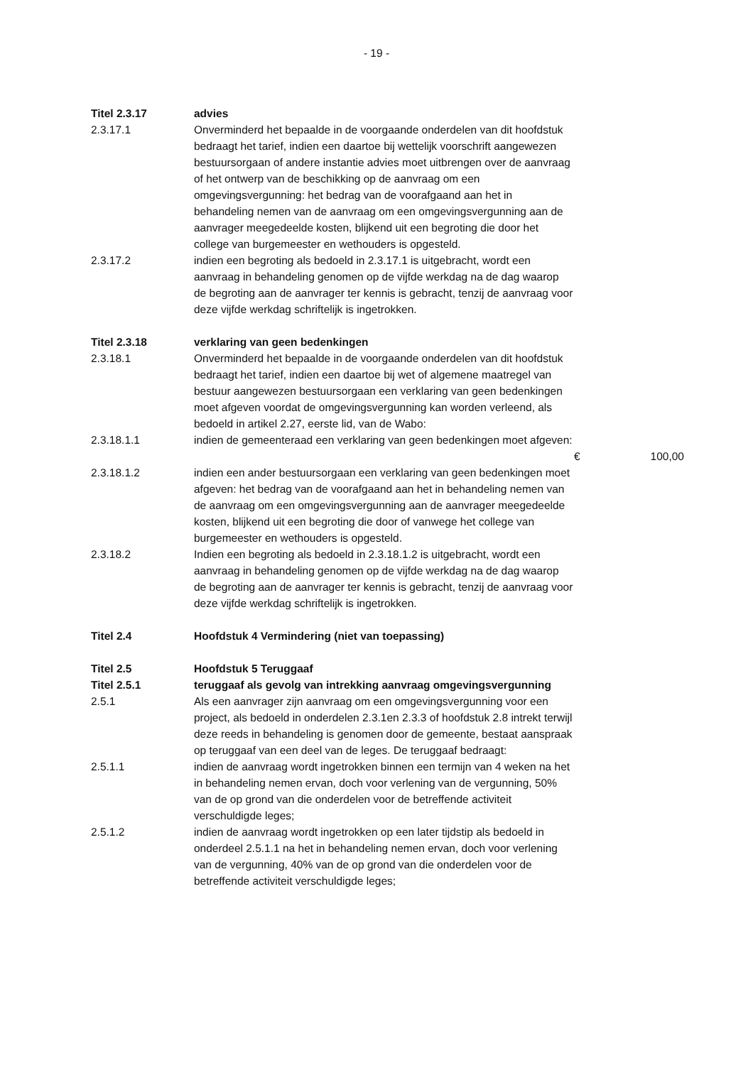- 19 -
Titel 2.3.17 advies
2.3.17.1 Onverminderd het bepaalde in de voorgaande onderdelen van dit hoofdstuk bedraagt het tarief, indien een daartoe bij wettelijk voorschrift aangewezen bestuursorgaan of andere instantie advies moet uitbrengen over de aanvraag of het ontwerp van de beschikking op de aanvraag om een omgevingsvergunning: het bedrag van de voorafgaand aan het in behandeling nemen van de aanvraag om een omgevingsvergunning aan de aanvrager meegedeelde kosten, blijkend uit een begroting die door het college van burgemeester en wethouders is opgesteld.
2.3.17.2 indien een begroting als bedoeld in 2.3.17.1 is uitgebracht, wordt een aanvraag in behandeling genomen op de vijfde werkdag na de dag waarop de begroting aan de aanvrager ter kennis is gebracht, tenzij de aanvraag voor deze vijfde werkdag schriftelijk is ingetrokken.
Titel 2.3.18 verklaring van geen bedenkingen
2.3.18.1 Onverminderd het bepaalde in de voorgaande onderdelen van dit hoofdstuk bedraagt het tarief, indien een daartoe bij wet of algemene maatregel van bestuur aangewezen bestuursorgaan een verklaring van geen bedenkingen moet afgeven voordat de omgevingsvergunning kan worden verleend, als bedoeld in artikel 2.27, eerste lid, van de Wabo:
2.3.18.1.1 indien de gemeenteraad een verklaring van geen bedenkingen moet afgeven:
€
100,00
2.3.18.1.2 indien een ander bestuursorgaan een verklaring van geen bedenkingen moet afgeven: het bedrag van de voorafgaand aan het in behandeling nemen van de aanvraag om een omgevingsvergunning aan de aanvrager meegedeelde kosten, blijkend uit een begroting die door of vanwege het college van burgemeester en wethouders is opgesteld.
2.3.18.2 Indien een begroting als bedoeld in 2.3.18.1.2 is uitgebracht, wordt een aanvraag in behandeling genomen op de vijfde werkdag na de dag waarop de begroting aan de aanvrager ter kennis is gebracht, tenzij de aanvraag voor deze vijfde werkdag schriftelijk is ingetrokken.
Titel 2.4 Hoofdstuk 4 Vermindering (niet van toepassing)
Titel 2.5 Hoofdstuk 5 Teruggaaf
Titel 2.5.1 teruggaaf als gevolg van intrekking aanvraag omgevingsvergunning
2.5.1 Als een aanvrager zijn aanvraag om een omgevingsvergunning voor een project, als bedoeld in onderdelen 2.3.1en 2.3.3 of hoofdstuk 2.8 intrekt terwijl deze reeds in behandeling is genomen door de gemeente, bestaat aanspraak op teruggaaf van een deel van de leges. De teruggaaf bedraagt:
2.5.1.1 indien de aanvraag wordt ingetrokken binnen een termijn van 4 weken na het in behandeling nemen ervan, doch voor verlening van de vergunning, 50% van de op grond van die onderdelen voor de betreffende activiteit verschuldigde leges;
2.5.1.2 indien de aanvraag wordt ingetrokken op een later tijdstip als bedoeld in onderdeel 2.5.1.1 na het in behandeling nemen ervan, doch voor verlening van de vergunning, 40% van de op grond van die onderdelen voor de betreffende activiteit verschuldigde leges;